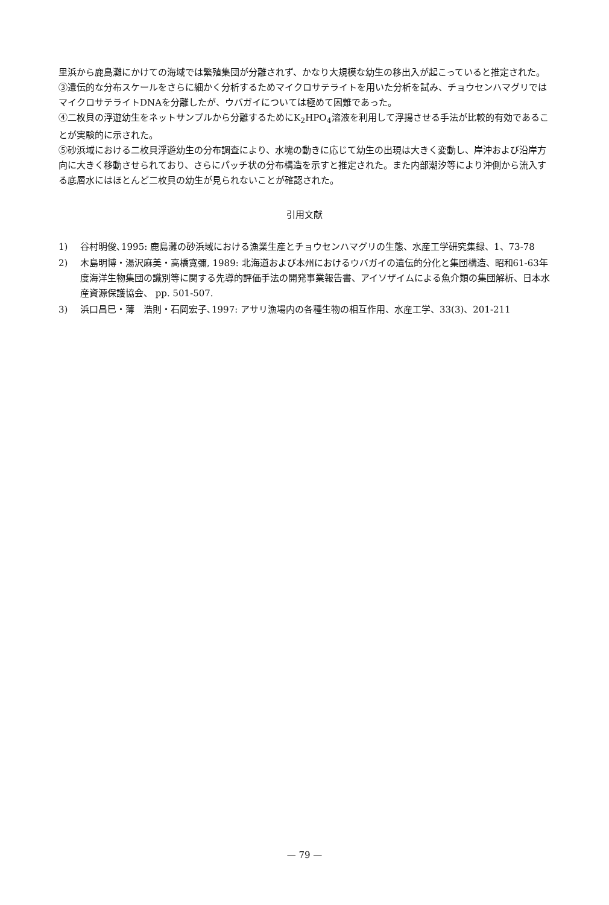里浜から鹿島灘にかけての海域では繁殖集団が分離されず、かなり大規模な幼生の移出入が起こっていると推定された。
③遺伝的な分布スケールをさらに細かく分析するためマイクロサテライトを用いた分析を試み、チョウセンハマグリではマイクロサテライトDNAを分離したが、ウバガイについては極めて困難であった。
④二枚貝の浮遊幼生をネットサンプルから分離するためにK<sub>2</sub>HPO<sub>4</sub>溶液を利用して浮揚させる手法が比較的有効であることが実験的に示された。
⑤砂浜域における二枚貝浮遊幼生の分布調査により、水塊の動きに応じて幼生の出現は大きく変動し、岸沖および沿岸方向に大きく移動させられており、さらにパッチ状の分布構造を示すと推定された。また内部潮汐等により沖側から流入する底層水にはほとんど二枚貝の幼生が見られないことが確認された。
引用文献
1) 谷村明俊､1995: 鹿島灘の砂浜域における漁業生産とチョウセンハマグリの生態、水産工学研究集録、1、73-78
2) 木島明博・湯沢麻美・高橋寛彌, 1989: 北海道および本州におけるウバガイの遺伝的分化と集団構造、昭和61-63年度海洋生物集団の識別等に関する先導的評価手法の開発事業報告書、アイソザイムによる魚介類の集団解析、日本水産資源保護協会、 pp. 501-507.
3) 浜口昌巳・薄　浩則・石岡宏子､1997: アサリ漁場内の各種生物の相互作用、水産工学、33(3)、201-211
— 79 —